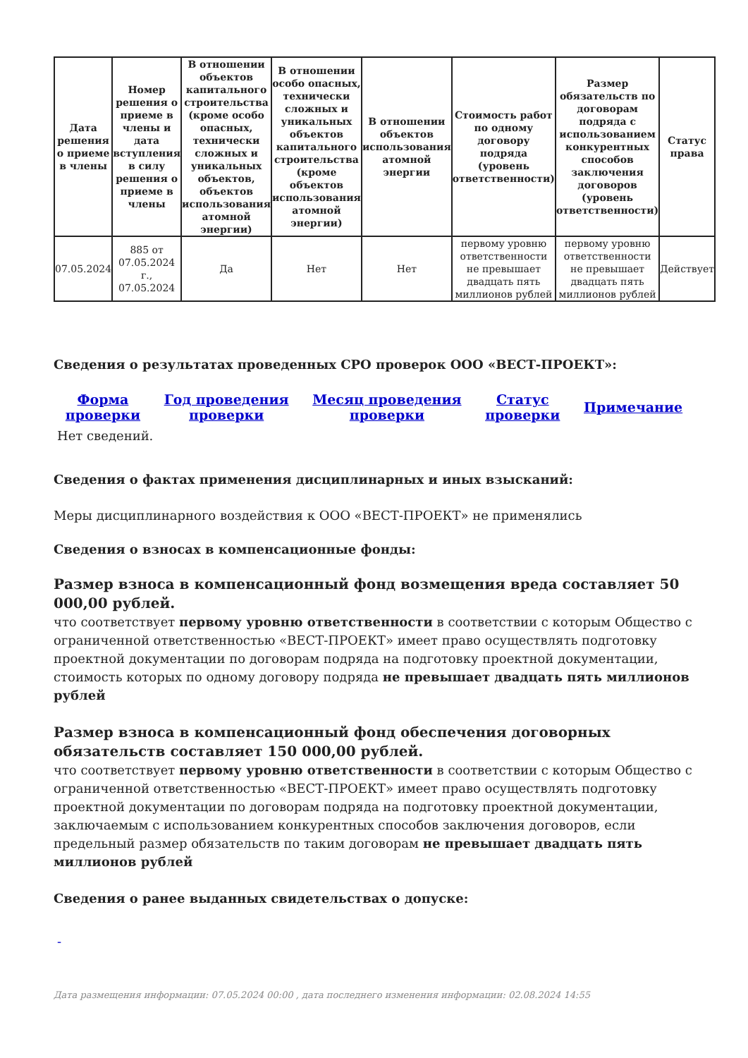| Дата решения о приеме в члены | Номер решения о приеме в члены и дата вступления в силу решения о приеме в члены | В отношении объектов капитального строительства (кроме особо опасных, технически сложных и уникальных объектов, объектов использования атомной энергии) | В отношении особо опасных, технически сложных и уникальных объектов капитального строительства (кроме объектов использования атомной энергии) | В отношении объектов использования атомной энергии | Стоимость работ по одному договору подряда (уровень ответственности) | Размер обязательств по договорам подряда с использованием конкурентных способов заключения договоров (уровень ответственности) | Статус права |
| --- | --- | --- | --- | --- | --- | --- | --- |
| 07.05.2024 | 885 от 07.05.2024 г., 07.05.2024 | Да | Нет | Нет | первому уровню ответственности не превышает двадцать пять миллионов рублей | первому уровню ответственности не превышает двадцать пять миллионов рублей | Действует |
Сведения о результатах проведенных СРО проверок ООО «ВЕСТ-ПРОЕКТ»:
Форма
проверки Год проведения
проверки Месяц проведения
проверки Статус
проверки Примечание
Нет сведений.
Сведения о фактах применения дисциплинарных и иных взысканий:
Меры дисциплинарного воздействия к ООО «ВЕСТ-ПРОЕКТ» не применялись
Сведения о взносах в компенсационные фонды:
Размер взноса в компенсационный фонд возмещения вреда составляет 50 000,00 рублей.
что соответствует первому уровню ответственности в соответствии с которым Общество с ограниченной ответственностью «ВЕСТ-ПРОЕКТ» имеет право осуществлять подготовку проектной документации по договорам подряда на подготовку проектной документации, стоимость которых по одному договору подряда не превышает двадцать пять миллионов рублей
Размер взноса в компенсационный фонд обеспечения договорных обязательств составляет 150 000,00 рублей.
что соответствует первому уровню ответственности в соответствии с которым Общество с ограниченной ответственностью «ВЕСТ-ПРОЕКТ» имеет право осуществлять подготовку проектной документации по договорам подряда на подготовку проектной документации, заключаемым с использованием конкурентных способов заключения договоров, если предельный размер обязательств по таким договорам не превышает двадцать пять миллионов рублей
Сведения о ранее выданных свидетельствах о допуске:
-
Дата размещения информации: 07.05.2024 00:00 , дата последнего изменения информации: 02.08.2024 14:55